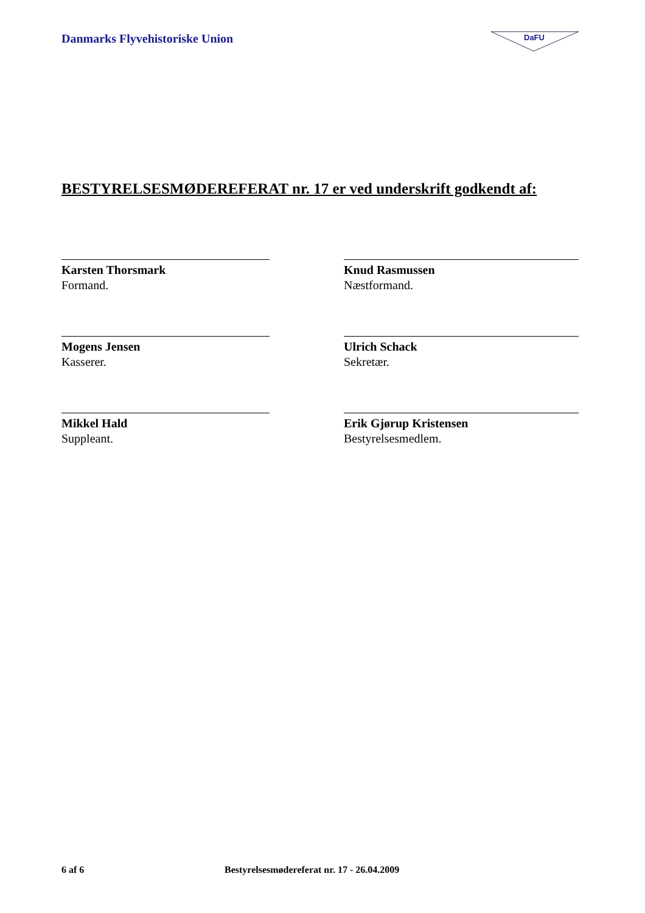Danmarks Flyvehistoriske Union
DaFU
BESTYRELSESMØDEREFERAT nr. 17 er ved underskrift godkendt af:
Karsten Thorsmark
Formand.
Knud Rasmussen
Næstformand.
Mogens Jensen
Kasserer.
Ulrich Schack
Sekretær.
Mikkel Hald
Suppleant.
Erik Gjørup Kristensen
Bestyrelsesmedlem.
6 af 6 Bestyrelsesmødereferat nr. 17 - 26.04.2009